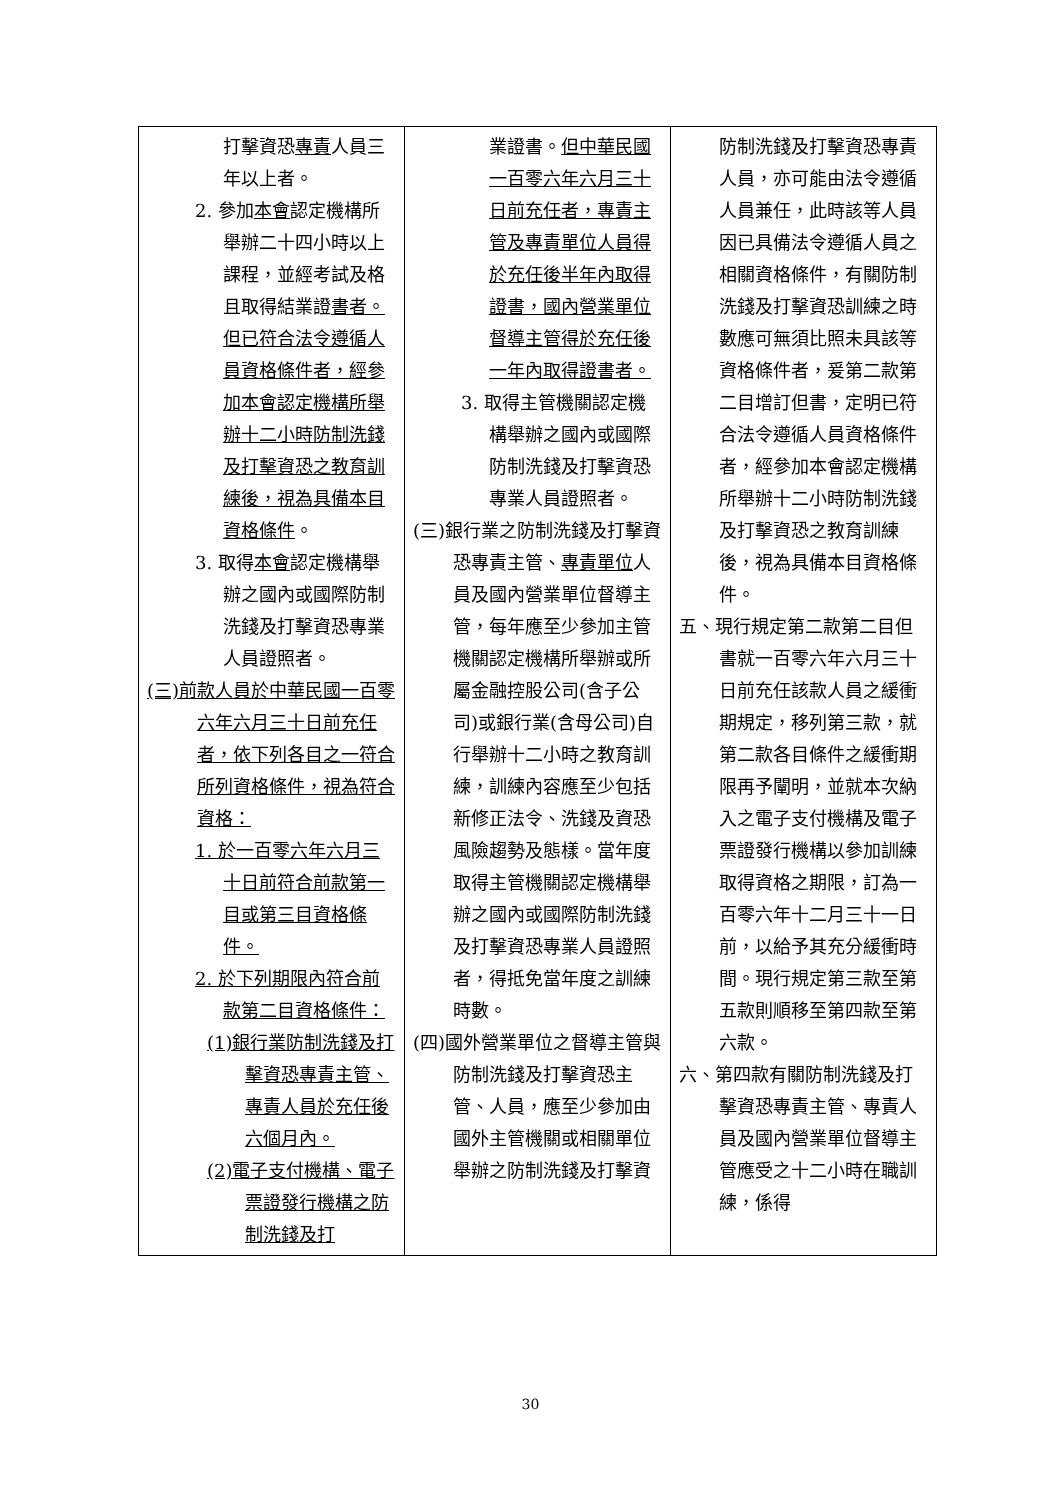| 打擊資恐 專責 人員三年以上者。 2. 參加 本會 認定機構所舉辦二十四小時以上課程，並經考試及格且取得結業證 書者。但已符合法令遵循人員資格條件者，經參加本會認定機構所舉辦十二小時防制洗錢及打擊資恐之教育訓練後，視為具備本目資格條件 。 3. 取得 本會 認定機構舉辦之國內或國際防制洗錢及打擊資恐專業人員證照者。 (三)前款人員於中華民國一百零六年六月三十日前充任者，依下列各目之一符合所列資格條件，視為符合資格： 1. 於一百零六年六月三十日前符合前款第一目或第三目資格條件。 2. 於下列期限內符合前款第二目資格條件： (1)銀行業防制洗錢及打擊資恐專責主管、專責人員於充任後六個月內。 (2)電子支付機構、電子票證發行機構之防制洗錢及打 | 業證書。 但中華民國一百零六年六月三十日前充任者，專責主管及專責單位人員得於充任後半年內取得證書，國內營業單位督導主管得於充任後一年內取得證書者。 3. 取得主管機關認定機構舉辦之國內或國際防制洗錢及打擊資恐專業人員證照者。 (三)銀行業之防制洗錢及打擊資恐專責主管、 專責單位 人員及國內營業單位督導主管，每年應至少參加主管機關認定機構所舉辦或所屬金融控股公司(含子公司)或銀行業(含母公司)自行舉辦十二小時之教育訓練，訓練內容應至少包括新修正法令、洗錢及資恐風險趨勢及態樣。當年度取得主管機關認定機構舉辦之國內或國際防制洗錢及打擊資恐專業人員證照者，得抵免當年度之訓練時數。 (四)國外營業單位之督導主管與防制洗錢及打擊資恐主管、人員，應至少參加由國外主管機關或相關單位舉辦之防制洗錢及打擊資 | 防制洗錢及打擊資恐專責人員，亦可能由法令遵循人員兼任，此時該等人員因已具備法令遵循人員之相關資格條件，有關防制洗錢及打擊資恐訓練之時數應可無須比照未具該等資格條件者，爰第二款第二目增訂但書，定明已符合法令遵循人員資格條件者，經參加本會認定機構所舉辦十二小時防制洗錢及打擊資恐之教育訓練後，視為具備本目資格條件。 五、現行規定第二款第二目但書就一百零六年六月三十日前充任該款人員之緩衝期規定，移列第三款，就第二款各目條件之緩衝期限再予闡明，並就本次納入之電子支付機構及電子票證發行機構以參加訓練取得資格之期限，訂為一百零六年十二月三十一日前，以給予其充分緩衝時間。現行規定第三款至第五款則順移至第四款至第六款。 六、第四款有關防制洗錢及打擊資恐專責主管、專責人員及國內營業單位督導主管應受之十二小時在職訓練，係得 |
30